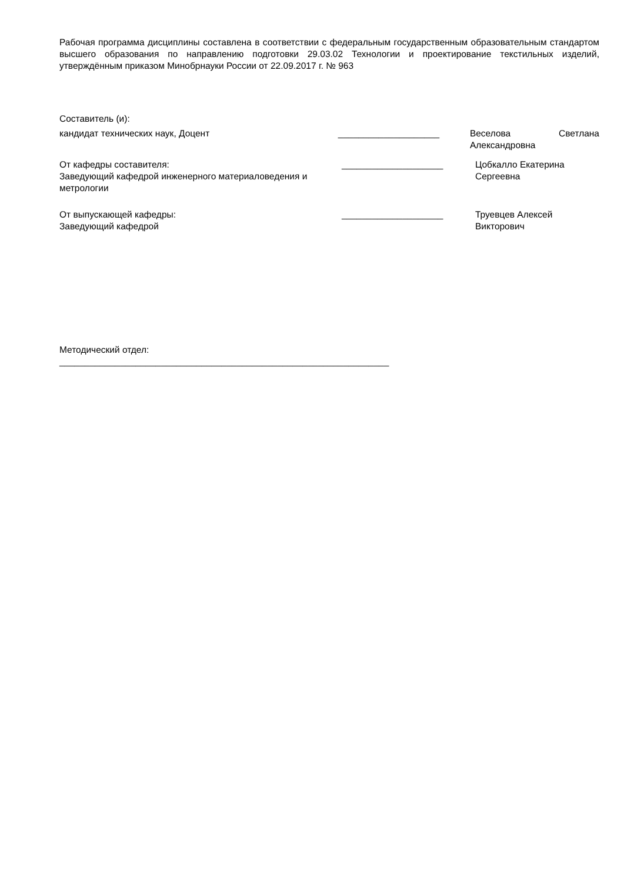Рабочая программа дисциплины составлена в соответствии с федеральным государственным образовательным стандартом высшего образования по направлению подготовки 29.03.02 Технологии и проектирование текстильных изделий, утверждённым приказом Минобрнауки России от 22.09.2017 г. № 963
Составитель (и):
кандидат технических наук, Доцент ____________________ Веселова Светлана Александровна
От кафедры составителя:
Заведующий кафедрой инженерного материаловедения и метрологии
____________________ Цобкалло Екатерина Сергеевна
От выпускающей кафедры:
Заведующий кафедрой
____________________ Труевцев Алексей Викторович
Методический отдел:
_________________________________________________________________